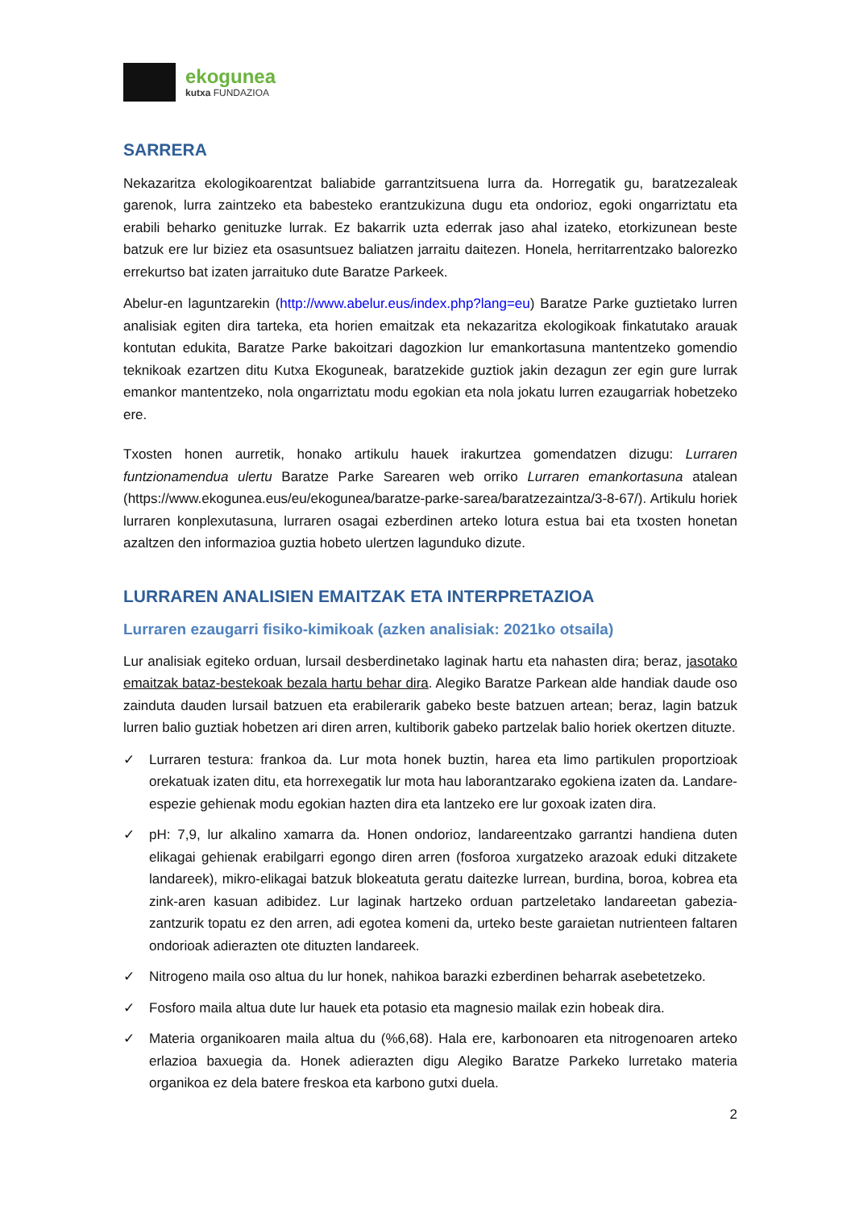ekogunea
kutxa FUNDAZIOA
SARRERA
Nekazaritza ekologikoarentzat baliabide garrantzitsuena lurra da. Horregatik gu, baratzezaleak garenok, lurra zaintzeko eta babesteko erantzukizuna dugu eta ondorioz, egoki ongarriztatu eta erabili beharko genituzke lurrak. Ez bakarrik uzta ederrak jaso ahal izateko, etorkizunean beste batzuk ere lur biziez eta osasuntsuez baliatzen jarraitu daitezen. Honela, herritarrentzako balorezko errekurtso bat izaten jarraituko dute Baratze Parkeek.
Abelur-en laguntzarekin (http://www.abelur.eus/index.php?lang=eu) Baratze Parke guztietako lurren analisiak egiten dira tarteka, eta horien emaitzak eta nekazaritza ekologikoak finkatutako arauak kontutan edukita, Baratze Parke bakoitzari dagozkion lur emankortasuna mantentzeko gomendio teknikoak ezartzen ditu Kutxa Ekoguneak, baratzekide guztiok jakin dezagun zer egin gure lurrak emankor mantentzeko, nola ongarriztatu modu egokian eta nola jokatu lurren ezaugarriak hobetzeko ere.
Txosten honen aurretik, honako artikulu hauek irakurtzea gomendatzen dizugu: Lurraren funtzionamendua ulertu Baratze Parke Sarearen web orriko Lurraren emankortasuna atalean (https://www.ekogunea.eus/eu/ekogunea/baratze-parke-sarea/baratzezaintza/3-8-67/). Artikulu horiek lurraren konplexutasuna, lurraren osagai ezberdinen arteko lotura estua bai eta txosten honetan azaltzen den informazioa guztia hobeto ulertzen lagunduko dizute.
LURRAREN ANALISIEN EMAITZAK ETA INTERPRETAZIOA
Lurraren ezaugarri fisiko-kimikoak (azken analisiak: 2021ko otsaila)
Lur analisiak egiteko orduan, lursail desberdinetako laginak hartu eta nahasten dira; beraz, jasotako emaitzak bataz-bestekoak bezala hartu behar dira. Alegiko Baratze Parkean alde handiak daude oso zainduta dauden lursail batzuen eta erabilerarik gabeko beste batzuen artean; beraz, lagin batzuk lurren balio guztiak hobetzen ari diren arren, kultiborik gabeko partzelak balio horiek okertzen dituzte.
✓ Lurraren testura: frankoa da. Lur mota honek buztin, harea eta limo partikulen proportzioak orekatuak izaten ditu, eta horrexegatik lur mota hau laborantzarako egokiena izaten da. Landare-espezie gehienak modu egokian hazten dira eta lantzeko ere lur goxoak izaten dira.
✓ pH: 7,9, lur alkalino xamarra da. Honen ondorioz, landareentzako garrantzi handiena duten elikagai gehienak erabilgarri egongo diren arren (fosforoa xurgatzeko arazoak eduki ditzakete landareek), mikro-elikagai batzuk blokeatuta geratu daitezke lurrean, burdina, boroa, kobrea eta zink-aren kasuan adibidez. Lur laginak hartzeko orduan partzeletako landareetan gabezia-zantzurik topatu ez den arren, adi egotea komeni da, urteko beste garaietan nutrienteen faltaren ondorioak adierazten ote dituzten landareek.
✓ Nitrogeno maila oso altua du lur honek, nahikoa barazki ezberdinen beharrak asebetetzeko.
✓ Fosforo maila altua dute lur hauek eta potasio eta magnesio mailak ezin hobeak dira.
✓ Materia organikoaren maila altua du (%6,68). Hala ere, karbonoaren eta nitrogenoaren arteko erlazioa baxuegia da. Honek adierazten digu Alegiko Baratze Parkeko lurretako materia organikoa ez dela batere freskoa eta karbono gutxi duela.
2